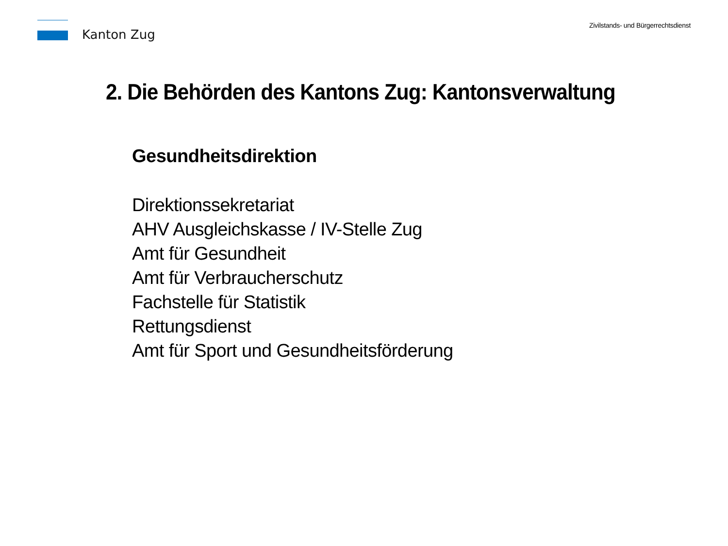Kanton Zug
Zivilstands- und Bürgerrechtsdienst
2. Die Behörden des Kantons Zug: Kantonsverwaltung
Gesundheitsdirektion
Direktionssekretariat
AHV Ausgleichskasse / IV-Stelle Zug
Amt für Gesundheit
Amt für Verbraucherschutz
Fachstelle für Statistik
Rettungsdienst
Amt für Sport und Gesundheitsförderung